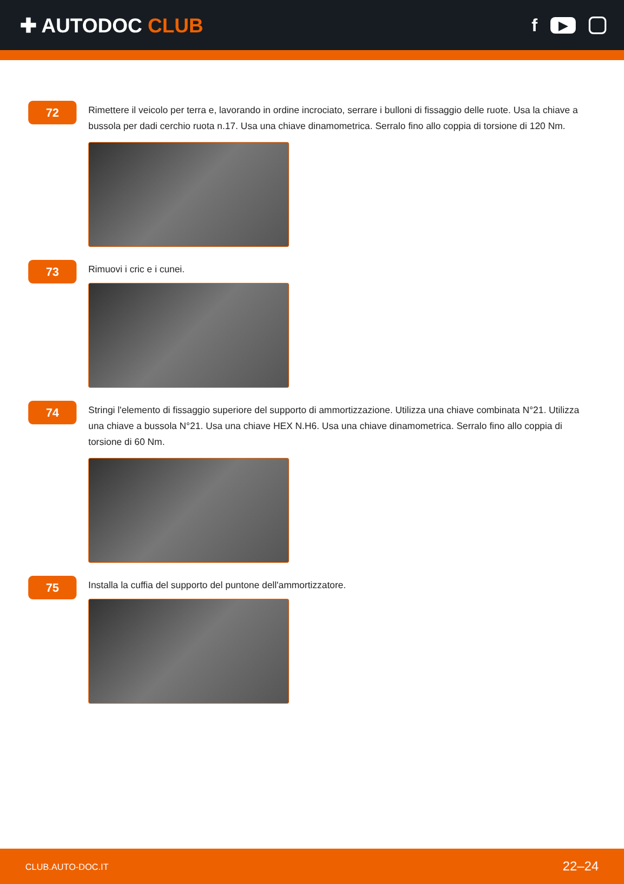✚ AUTODOC CLUB f ▶
72
Rimettere il veicolo per terra e, lavorando in ordine incrociato, serrare i bulloni di fissaggio delle ruote. Usa la chiave a bussola per dadi cerchio ruota n.17. Usa una chiave dinamometrica. Serralo fino allo coppia di torsione di 120 Nm.
73
Rimuovi i cric e i cunei.
74
Stringi l'elemento di fissaggio superiore del supporto di ammortizzazione. Utilizza una chiave combinata N°21. Utilizza una chiave a bussola N°21. Usa una chiave HEX N.H6. Usa una chiave dinamometrica. Serralo fino allo coppia di torsione di 60 Nm.
75
Installa la cuffia del supporto del puntone dell'ammortizzatore.
CLUB.AUTO-DOC.IT 22–24